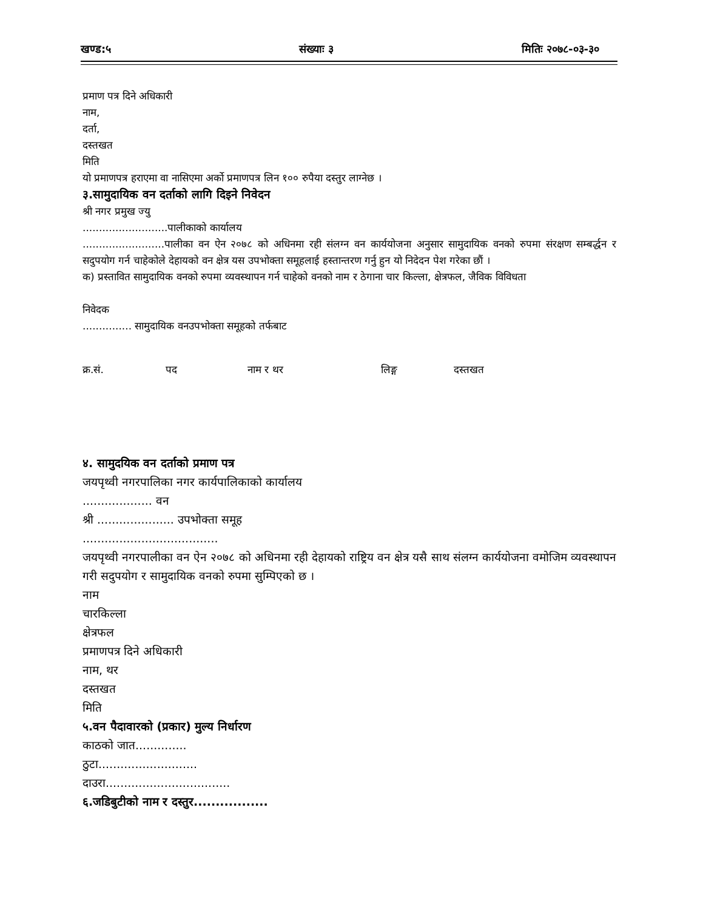खण्ड:५ संख्याः ३ मितिः २०७८-०३-३०
प्रमाण पत्र दिने अधिकारी
नाम,
दर्ता,
दस्तखत
मिति
यो प्रमाणपत्र हराएमा वा नासिएमा अर्को प्रमाणपत्र लिन १०० रुपैया दस्तुर लाग्नेछ ।
३.सामुदायिक वन दर्ताको लागि दिइने निवेदन
श्री नगर प्रमुख ज्यु
..........................पालीकाको कार्यालय
.........................पालीका वन ऐन २०७८ को अधिनमा रही संलग्न वन कार्ययोजना अनुसार सामुदायिक वनको रुपमा संरक्षण सम्बर्द्धन र सदुपयोग गर्न चाहेकोले देहायको वन क्षेत्र यस उपभोक्ता समूहलाई हस्तान्तरण गर्नु हुन यो निदेदन पेश गरेका छौं ।
क) प्रस्तावित सामुदायिक वनको रुपमा व्यवस्थापन गर्न चाहेको वनको नाम र ठेगाना चार किल्ला, क्षेत्रफल, जैविक विविधता
निवेदक
............... सामुदायिक वनउपभोक्ता समूहको तर्फबाट
क्र.सं. पद नाम र थर लिङ्ग दस्तखत
४. सामुदयिक वन दर्ताको प्रमाण पत्र
जयपृथ्वी नगरपालिका नगर कार्यपालिकाको कार्यालय
................... वन
श्री ..................... उपभोक्ता समूह
.....................................
जयपृथ्वी नगरपालीका वन ऐन २०७८ को अधिनमा रही देहायको राष्ट्रिय वन क्षेत्र यसै साथ संलग्न कार्ययोजना वमोजिम व्यवस्थापन गरी सदुपयोग र सामुदायिक वनको रुपमा सुम्पिएको छ ।
नाम
चारकिल्ला
क्षेत्रफल
प्रमाणपत्र दिने अधिकारी
नाम, थर
दस्तखत
मिति
५.वन पैदावारको (प्रकार) मुल्य निर्धारण
काठको जात..............
ठुटा...........................
दाउरा..................................
६.जडिबुटीको नाम र दस्तुर.................